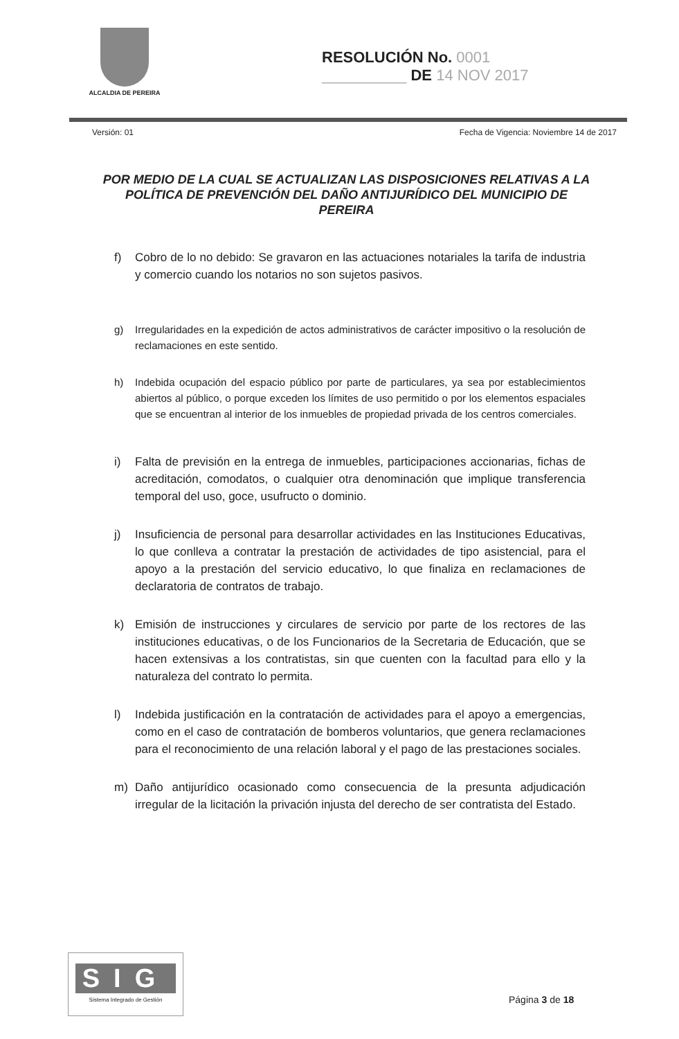ALCALDIA DE PEREIRA
RESOLUCIÓN No. 0001
__________ DE 14 NOV 2017
Versión: 01 Fecha de Vigencia: Noviembre 14 de 2017
POR MEDIO DE LA CUAL SE ACTUALIZAN LAS DISPOSICIONES RELATIVAS A LA POLÍTICA DE PREVENCIÓN DEL DAÑO ANTIJURÍDICO DEL MUNICIPIO DE PEREIRA
f) Cobro de lo no debido: Se gravaron en las actuaciones notariales la tarifa de industria y comercio cuando los notarios no son sujetos pasivos.
g) Irregularidades en la expedición de actos administrativos de carácter impositivo o la resolución de reclamaciones en este sentido.
h) Indebida ocupación del espacio público por parte de particulares, ya sea por establecimientos abiertos al público, o porque exceden los límites de uso permitido o por los elementos espaciales que se encuentran al interior de los inmuebles de propiedad privada de los centros comerciales.
i) Falta de previsión en la entrega de inmuebles, participaciones accionarias, fichas de acreditación, comodatos, o cualquier otra denominación que implique transferencia temporal del uso, goce, usufructo o dominio.
j) Insuficiencia de personal para desarrollar actividades en las Instituciones Educativas, lo que conlleva a contratar la prestación de actividades de tipo asistencial, para el apoyo a la prestación del servicio educativo, lo que finaliza en reclamaciones de declaratoria de contratos de trabajo.
k) Emisión de instrucciones y circulares de servicio por parte de los rectores de las instituciones educativas, o de los Funcionarios de la Secretaria de Educación, que se hacen extensivas a los contratistas, sin que cuenten con la facultad para ello y la naturaleza del contrato lo permita.
l) Indebida justificación en la contratación de actividades para el apoyo a emergencias, como en el caso de contratación de bomberos voluntarios, que genera reclamaciones para el reconocimiento de una relación laboral y el pago de las prestaciones sociales.
m) Daño antijurídico ocasionado como consecuencia de la presunta adjudicación irregular de la licitación la privación injusta del derecho de ser contratista del Estado.
SIG
Sistema Integrado de Gestión
Página 3 de 18